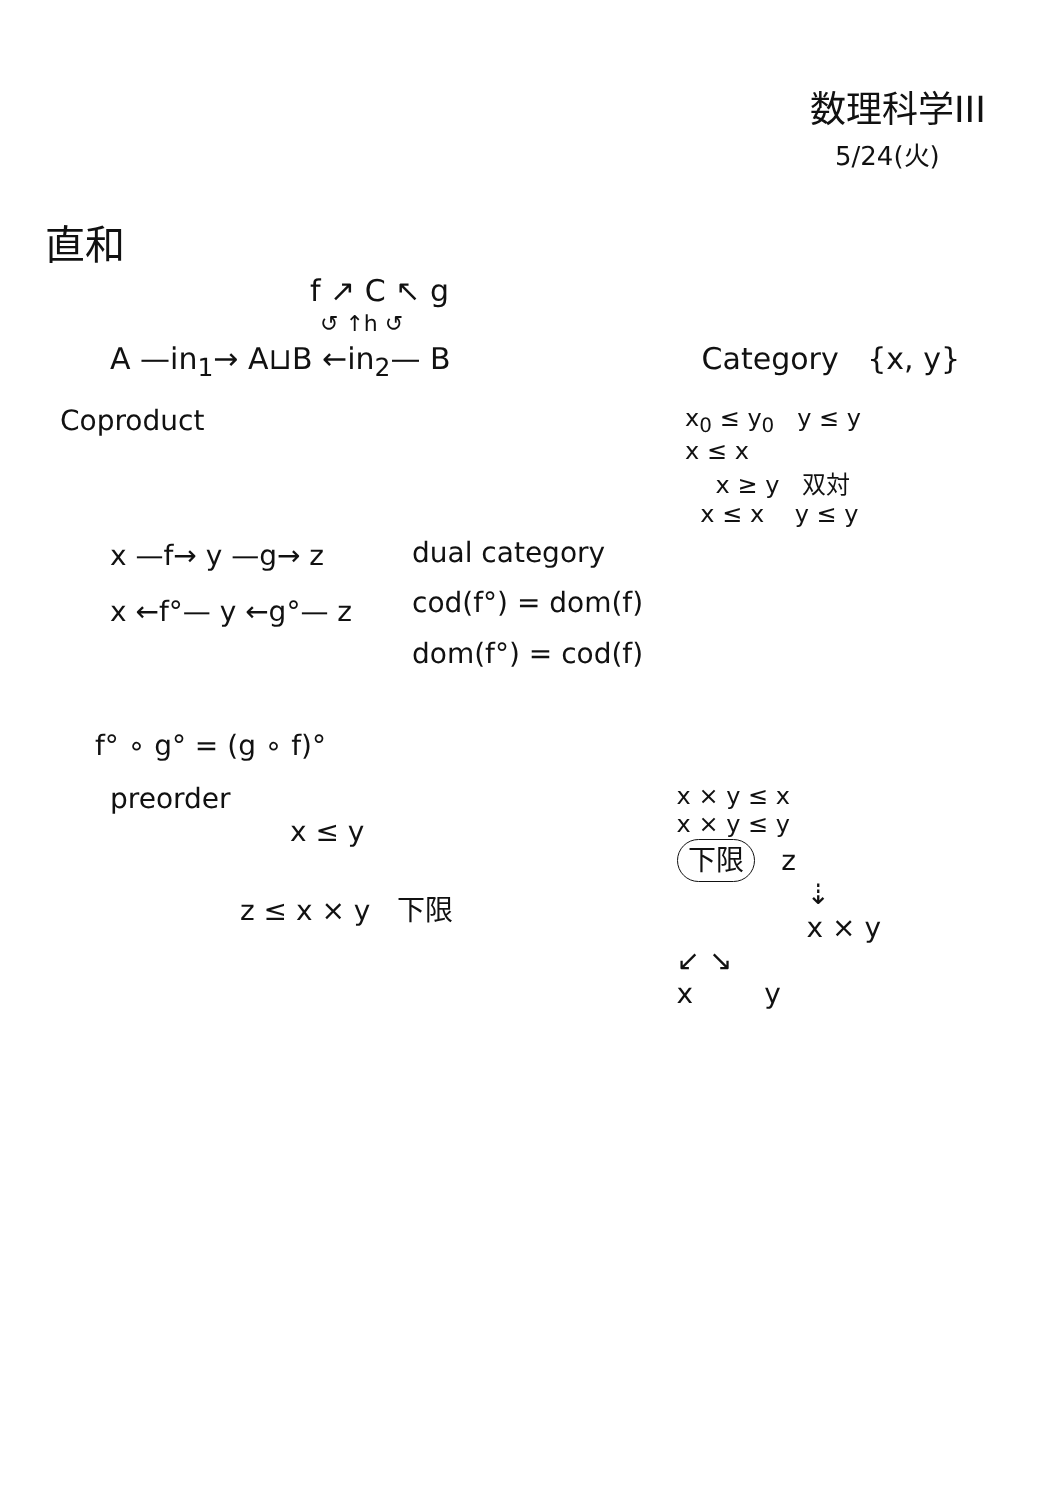数理科学III
5/24(火)
直和
f ↗ C ↖ g
↺ ↑h ↺
A —in<sub>1</sub>→ A⊔B ←in<sub>2</sub>— B Category {x, y}
Coproduct
x<sub>0</sub> ≤ y<sub>0</sub> y ≤ y
x ≤ x
x ≥ y 双対
x ≤ x y ≤ y
x —f→ y —g→ z
x ←f°— y ←g°— z
dual category
cod(f°) = dom(f)
dom(f°) = cod(f)
f° ∘ g° = (g ∘ f)°
preorder
x ≤ y
z ≤ x × y 下限
x × y ≤ x
x × y ≤ y
下限 z
⇣
x × y
↙ ↘
x y